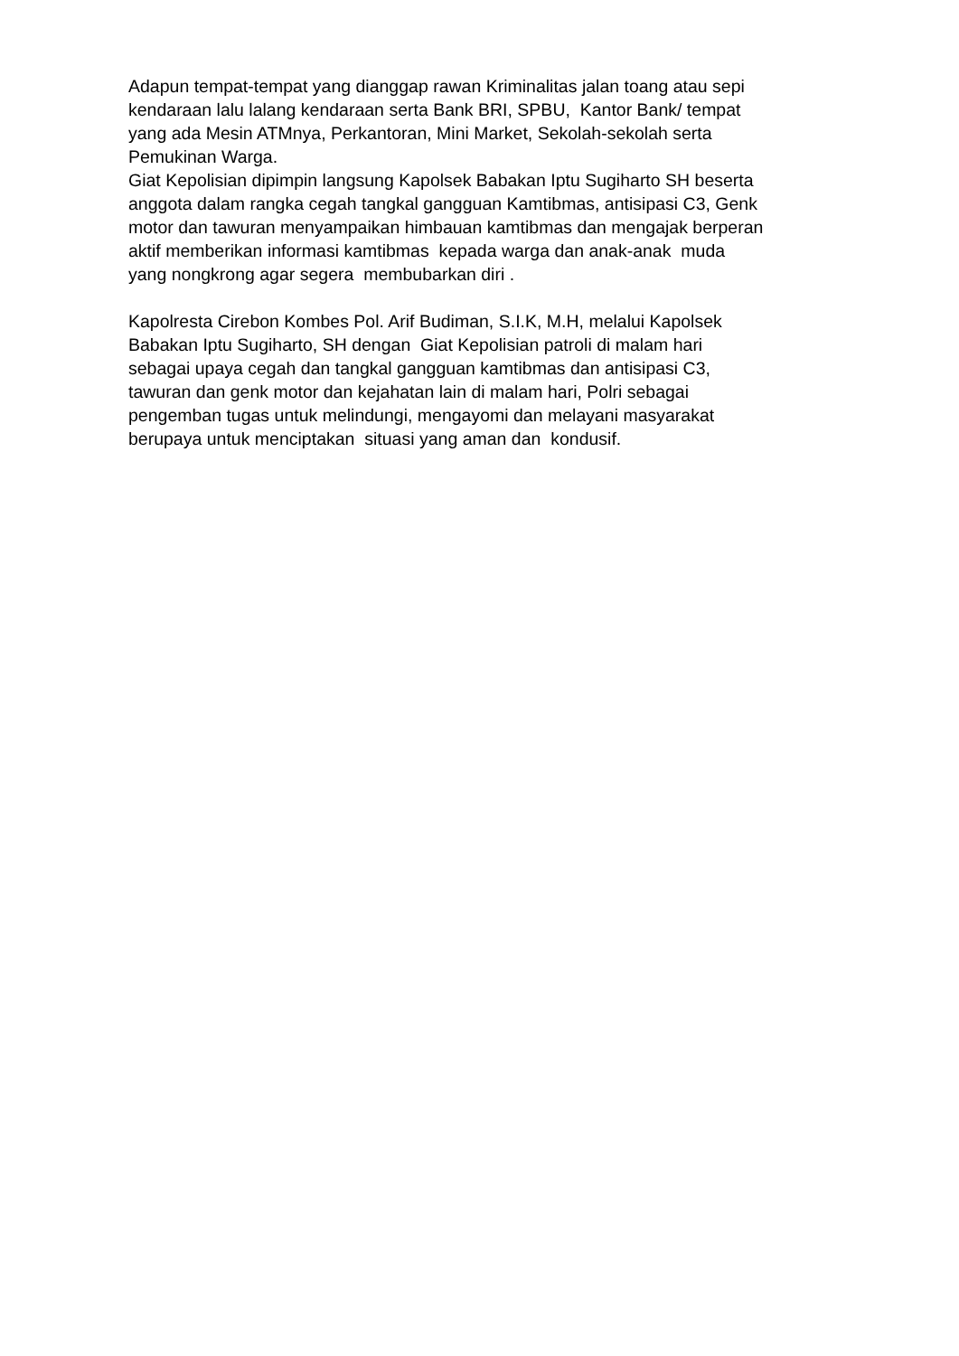Adapun tempat-tempat yang dianggap rawan Kriminalitas jalan toang atau sepi
kendaraan lalu lalang kendaraan serta Bank BRI, SPBU, Kantor Bank/ tempat
yang ada Mesin ATMnya, Perkantoran, Mini Market, Sekolah-sekolah serta
Pemukinan Warga.
Giat Kepolisian dipimpin langsung Kapolsek Babakan Iptu Sugiharto SH beserta
anggota dalam rangka cegah tangkal gangguan Kamtibmas, antisipasi C3, Genk
motor dan tawuran menyampaikan himbauan kamtibmas dan mengajak berperan
aktif memberikan informasi kamtibmas kepada warga dan anak-anak muda
yang nongkrong agar segera membubarkan diri .
Kapolresta Cirebon Kombes Pol. Arif Budiman, S.I.K, M.H, melalui Kapolsek
Babakan Iptu Sugiharto, SH dengan Giat Kepolisian patroli di malam hari
sebagai upaya cegah dan tangkal gangguan kamtibmas dan antisipasi C3,
tawuran dan genk motor dan kejahatan lain di malam hari, Polri sebagai
pengemban tugas untuk melindungi, mengayomi dan melayani masyarakat
berupaya untuk menciptakan situasi yang aman dan kondusif.